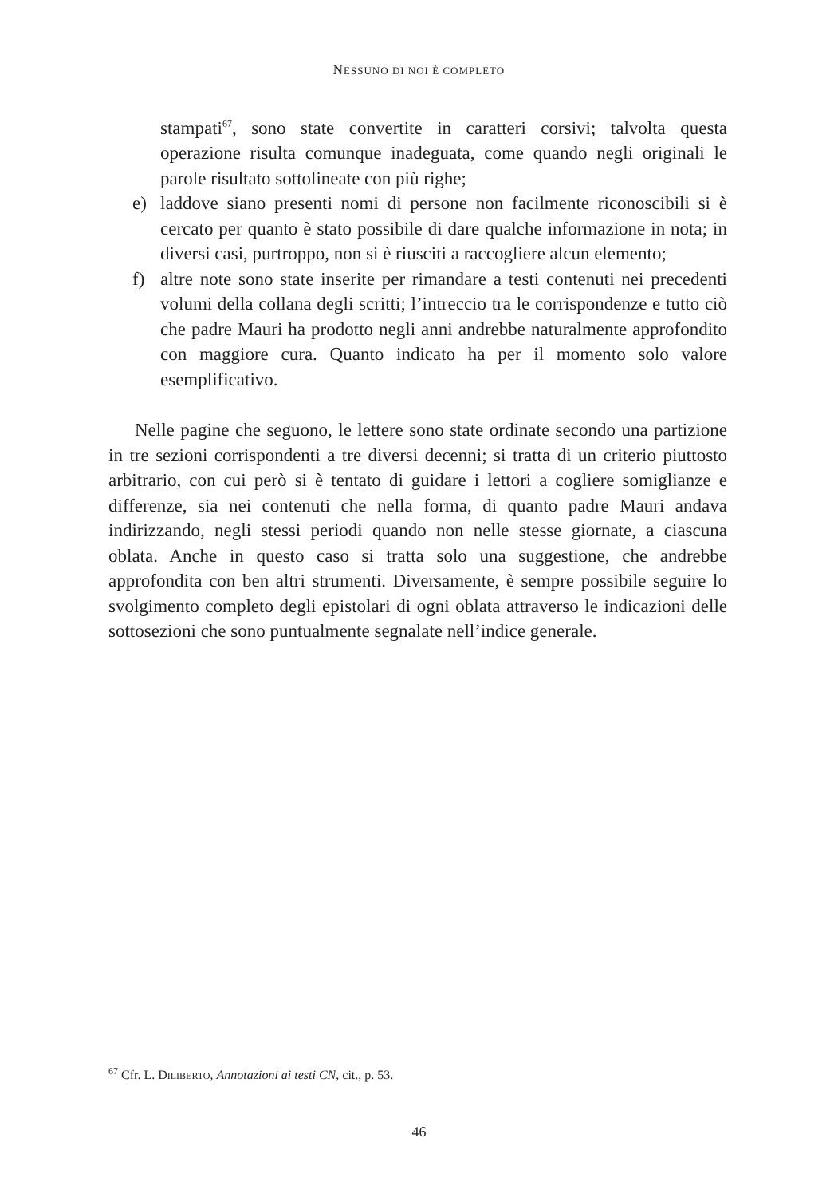NESSUNO DI NOI È COMPLETO
stampati<sup>67</sup>, sono state convertite in caratteri corsivi; talvolta questa operazione risulta comunque inadeguata, come quando negli originali le parole risultato sottolineate con più righe;
e) laddove siano presenti nomi di persone non facilmente riconoscibili si è cercato per quanto è stato possibile di dare qualche informazione in nota; in diversi casi, purtroppo, non si è riusciti a raccogliere alcun elemento;
f) altre note sono state inserite per rimandare a testi contenuti nei precedenti volumi della collana degli scritti; l’intreccio tra le corrispondenze e tutto ciò che padre Mauri ha prodotto negli anni andrebbe naturalmente approfondito con maggiore cura. Quanto indicato ha per il momento solo valore esemplificativo.
Nelle pagine che seguono, le lettere sono state ordinate secondo una partizione in tre sezioni corrispondenti a tre diversi decenni; si tratta di un criterio piuttosto arbitrario, con cui però si è tentato di guidare i lettori a cogliere somiglianze e differenze, sia nei contenuti che nella forma, di quanto padre Mauri andava indirizzando, negli stessi periodi quando non nelle stesse giornate, a ciascuna oblata. Anche in questo caso si tratta solo una suggestione, che andrebbe approfondita con ben altri strumenti. Diversamente, è sempre possibile seguire lo svolgimento completo degli epistolari di ogni oblata attraverso le indicazioni delle sottosezioni che sono puntualmente segnalate nell’indice generale.
<sup>67</sup> Cfr. L. DILIBERTO, Annotazioni ai testi CN, cit., p. 53.
46